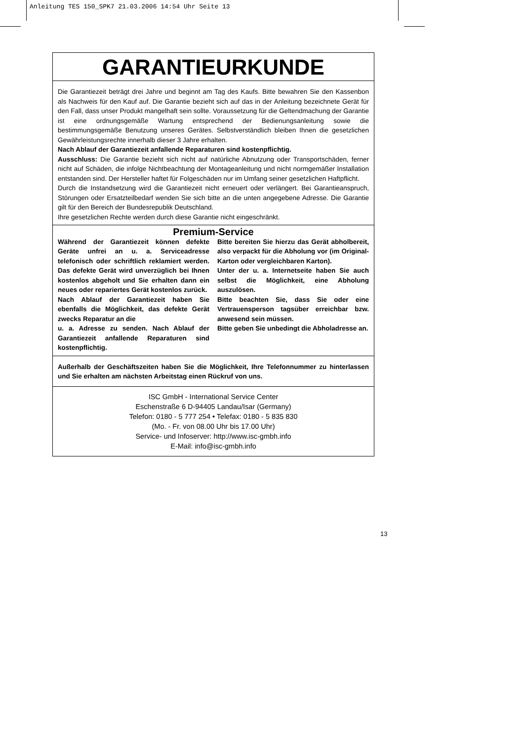Anleitung TES 150_SPK7 21.03.2006 14:54 Uhr Seite 13
GARANTIEURKUNDE
Die Garantiezeit beträgt drei Jahre und beginnt am Tag des Kaufs. Bitte bewahren Sie den Kassenbon als Nachweis für den Kauf auf. Die Garantie bezieht sich auf das in der Anleitung bezeichnete Gerät für den Fall, dass unser Produkt mangelhaft sein sollte. Voraussetzung für die Geltendmachung der Garantie ist eine ordnungsgemäße Wartung entsprechend der Bedienungsanleitung sowie die bestimmungsgemäße Benutzung unseres Gerätes. Selbstverständlich bleiben Ihnen die gesetzlichen Gewährleistungsrechte innerhalb dieser 3 Jahre erhalten.
Nach Ablauf der Garantiezeit anfallende Reparaturen sind kostenpflichtig.
Ausschluss: Die Garantie bezieht sich nicht auf natürliche Abnutzung oder Transportschäden, ferner nicht auf Schäden, die infolge Nichtbeachtung der Montageanleitung und nicht normgemäßer Installation entstanden sind. Der Hersteller haftet für Folgeschäden nur im Umfang seiner gesetzlichen Haftpflicht.
Durch die Instandsetzung wird die Garantiezeit nicht erneuert oder verlängert. Bei Garantieanspruch, Störungen oder Ersatzteilbedarf wenden Sie sich bitte an die unten angegebene Adresse. Die Garantie gilt für den Bereich der Bundesrepublik Deutschland.
Ihre gesetzlichen Rechte werden durch diese Garantie nicht eingeschränkt.
Premium-Service
Während der Garantiezeit können defekte Geräte unfrei an u. a. Serviceadresse telefonisch oder schriftlich reklamiert werden. Das defekte Gerät wird unverzüglich bei Ihnen kostenlos abgeholt und Sie erhalten dann ein neues oder repariertes Gerät kostenlos zurück.
Nach Ablauf der Garantiezeit haben Sie ebenfalls die Möglichkeit, das defekte Gerät zwecks Reparatur an die
u. a. Adresse zu senden. Nach Ablauf der Garantiezeit anfallende Reparaturen sind kostenpflichtig.
Bitte bereiten Sie hierzu das Gerät abholbereit, also verpackt für die Abholung vor (im Original-Karton oder vergleichbaren Karton).
Unter der u. a. Internetseite haben Sie auch selbst die Möglichkeit, eine Abholung auszulösen.
Bitte beachten Sie, dass Sie oder eine Vertrauensperson tagsüber erreichbar bzw. anwesend sein müssen.
Bitte geben Sie unbedingt die Abholadresse an.
Außerhalb der Geschäftszeiten haben Sie die Möglichkeit, Ihre Telefonnummer zu hinterlassen und Sie erhalten am nächsten Arbeitstag einen Rückruf von uns.
ISC GmbH - International Service Center
Eschenstraße 6 D-94405 Landau/Isar (Germany)
Telefon: 0180 - 5 777 254 • Telefax: 0180 - 5 835 830
(Mo. - Fr. von 08.00 Uhr bis 17.00 Uhr)
Service- und Infoserver: http://www.isc-gmbh.info
E-Mail: info@isc-gmbh.info
13